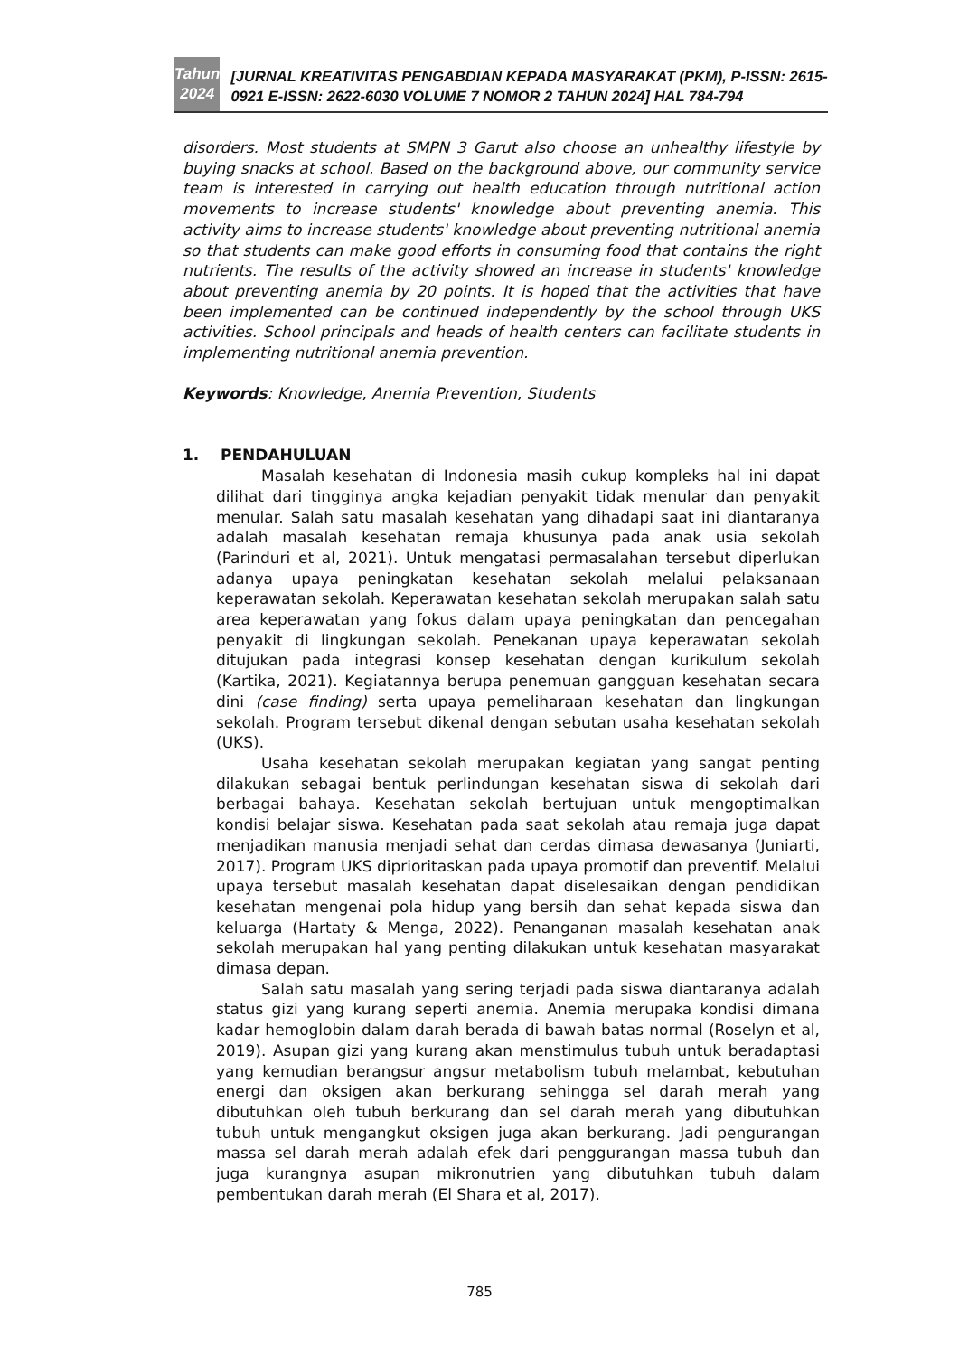Tahun
2024
[JURNAL KREATIVITAS PENGABDIAN KEPADA MASYARAKAT (PKM), P-ISSN: 2615-0921 E-ISSN: 2622-6030 VOLUME 7 NOMOR 2 TAHUN 2024] HAL 784-794
disorders. Most students at SMPN 3 Garut also choose an unhealthy lifestyle by buying snacks at school. Based on the background above, our community service team is interested in carrying out health education through nutritional action movements to increase students' knowledge about preventing anemia. This activity aims to increase students' knowledge about preventing nutritional anemia so that students can make good efforts in consuming food that contains the right nutrients. The results of the activity showed an increase in students' knowledge about preventing anemia by 20 points. It is hoped that the activities that have been implemented can be continued independently by the school through UKS activities. School principals and heads of health centers can facilitate students in implementing nutritional anemia prevention.
Keywords: Knowledge, Anemia Prevention, Students
1. PENDAHULUAN
Masalah kesehatan di Indonesia masih cukup kompleks hal ini dapat dilihat dari tingginya angka kejadian penyakit tidak menular dan penyakit menular. Salah satu masalah kesehatan yang dihadapi saat ini diantaranya adalah masalah kesehatan remaja khusunya pada anak usia sekolah (Parinduri et al, 2021). Untuk mengatasi permasalahan tersebut diperlukan adanya upaya peningkatan kesehatan sekolah melalui pelaksanaan keperawatan sekolah. Keperawatan kesehatan sekolah merupakan salah satu area keperawatan yang fokus dalam upaya peningkatan dan pencegahan penyakit di lingkungan sekolah. Penekanan upaya keperawatan sekolah ditujukan pada integrasi konsep kesehatan dengan kurikulum sekolah (Kartika, 2021). Kegiatannya berupa penemuan gangguan kesehatan secara dini (case finding) serta upaya pemeliharaan kesehatan dan lingkungan sekolah. Program tersebut dikenal dengan sebutan usaha kesehatan sekolah (UKS).
Usaha kesehatan sekolah merupakan kegiatan yang sangat penting dilakukan sebagai bentuk perlindungan kesehatan siswa di sekolah dari berbagai bahaya. Kesehatan sekolah bertujuan untuk mengoptimalkan kondisi belajar siswa. Kesehatan pada saat sekolah atau remaja juga dapat menjadikan manusia menjadi sehat dan cerdas dimasa dewasanya (Juniarti, 2017). Program UKS diprioritaskan pada upaya promotif dan preventif. Melalui upaya tersebut masalah kesehatan dapat diselesaikan dengan pendidikan kesehatan mengenai pola hidup yang bersih dan sehat kepada siswa dan keluarga (Hartaty & Menga, 2022). Penanganan masalah kesehatan anak sekolah merupakan hal yang penting dilakukan untuk kesehatan masyarakat dimasa depan.
Salah satu masalah yang sering terjadi pada siswa diantaranya adalah status gizi yang kurang seperti anemia. Anemia merupaka kondisi dimana kadar hemoglobin dalam darah berada di bawah batas normal (Roselyn et al, 2019). Asupan gizi yang kurang akan menstimulus tubuh untuk beradaptasi yang kemudian berangsur angsur metabolism tubuh melambat, kebutuhan energi dan oksigen akan berkurang sehingga sel darah merah yang dibutuhkan oleh tubuh berkurang dan sel darah merah yang dibutuhkan tubuh untuk mengangkut oksigen juga akan berkurang. Jadi pengurangan massa sel darah merah adalah efek dari penggurangan massa tubuh dan juga kurangnya asupan mikronutrien yang dibutuhkan tubuh dalam pembentukan darah merah (El Shara et al, 2017).
785